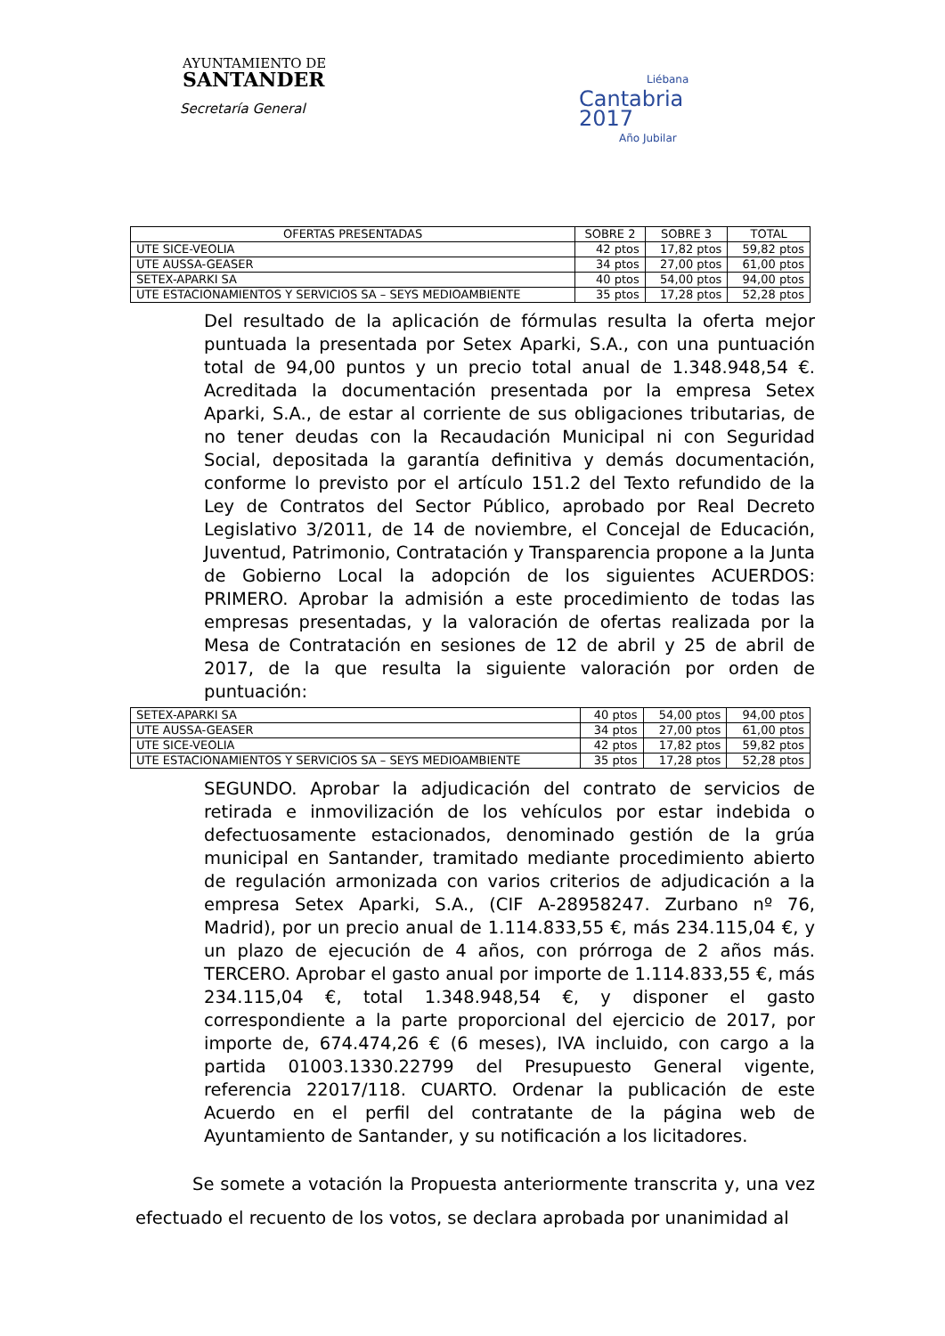AYUNTAMIENTO DE
SANTANDER
Secretaría General
Liébana
Cantabria
2017
Año Jubilar
| OFERTAS PRESENTADAS | SOBRE 2 | SOBRE 3 | TOTAL |
| --- | --- | --- | --- |
| UTE SICE-VEOLIA | 42 ptos | 17,82 ptos | 59,82 ptos |
| UTE AUSSA-GEASER | 34 ptos | 27,00 ptos | 61,00 ptos |
| SETEX-APARKI SA | 40 ptos | 54,00 ptos | 94,00 ptos |
| UTE ESTACIONAMIENTOS Y SERVICIOS SA – SEYS MEDIOAMBIENTE | 35 ptos | 17,28 ptos | 52,28 ptos |
Del resultado de la aplicación de fórmulas resulta la oferta mejor puntuada la presentada por Setex Aparki, S.A., con una puntuación total de 94,00 puntos y un precio total anual de 1.348.948,54 €. Acreditada la documentación presentada por la empresa Setex Aparki, S.A., de estar al corriente de sus obligaciones tributarias, de no tener deudas con la Recaudación Municipal ni con Seguridad Social, depositada la garantía definitiva y demás documentación, conforme lo previsto por el artículo 151.2 del Texto refundido de la Ley de Contratos del Sector Público, aprobado por Real Decreto Legislativo 3/2011, de 14 de noviembre, el Concejal de Educación, Juventud, Patrimonio, Contratación y Transparencia propone a la Junta de Gobierno Local la adopción de los siguientes ACUERDOS: PRIMERO. Aprobar la admisión a este procedimiento de todas las empresas presentadas, y la valoración de ofertas realizada por la Mesa de Contratación en sesiones de 12 de abril y 25 de abril de 2017, de la que resulta la siguiente valoración por orden de puntuación:
| SETEX-APARKI SA | 40 ptos | 54,00 ptos | 94,00 ptos |
| UTE AUSSA-GEASER | 34 ptos | 27,00 ptos | 61,00 ptos |
| UTE SICE-VEOLIA | 42 ptos | 17,82 ptos | 59,82 ptos |
| UTE ESTACIONAMIENTOS Y SERVICIOS SA – SEYS MEDIOAMBIENTE | 35 ptos | 17,28 ptos | 52,28 ptos |
SEGUNDO. Aprobar la adjudicación del contrato de servicios de retirada e inmovilización de los vehículos por estar indebida o defectuosamente estacionados, denominado gestión de la grúa municipal en Santander, tramitado mediante procedimiento abierto de regulación armonizada con varios criterios de adjudicación a la empresa Setex Aparki, S.A., (CIF A-28958247. Zurbano nº 76, Madrid), por un precio anual de 1.114.833,55 €, más 234.115,04 €, y un plazo de ejecución de 4 años, con prórroga de 2 años más. TERCERO. Aprobar el gasto anual por importe de 1.114.833,55 €, más 234.115,04 €, total 1.348.948,54 €, y disponer el gasto correspondiente a la parte proporcional del ejercicio de 2017, por importe de, 674.474,26 € (6 meses), IVA incluido, con cargo a la partida 01003.1330.22799 del Presupuesto General vigente, referencia 22017/118. CUARTO. Ordenar la publicación de este Acuerdo en el perfil del contratante de la página web de Ayuntamiento de Santander, y su notificación a los licitadores.
Se somete a votación la Propuesta anteriormente transcrita y, una vez efectuado el recuento de los votos, se declara aprobada por unanimidad al